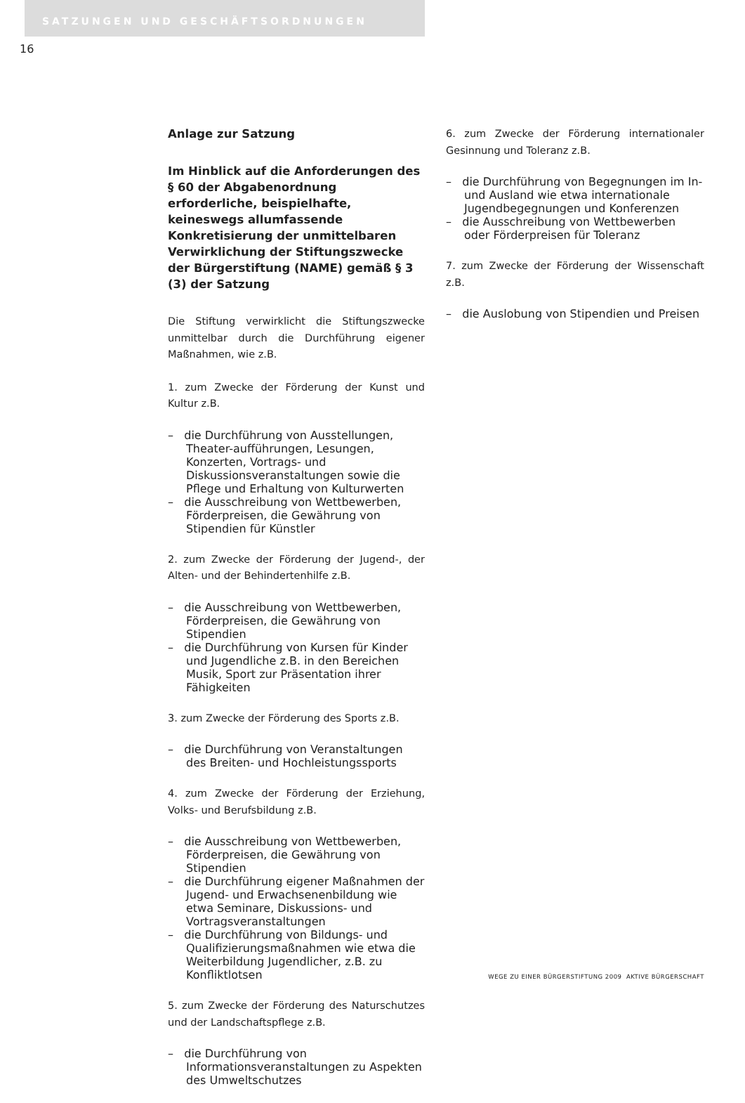SATZUNGEN UND GESCHÄFTSORDNUNGEN
16
Anlage zur Satzung
Im Hinblick auf die Anforderungen des § 60 der Abgabenordnung erforderliche, beispielhafte, keineswegs allumfassende Konkretisierung der unmittelbaren Verwirklichung der Stiftungszwecke der Bürgerstiftung (NAME) gemäß § 3 (3) der Satzung
Die Stiftung verwirklicht die Stiftungszwecke unmittelbar durch die Durchführung eigener Maßnahmen, wie z.B.
1. zum Zwecke der Förderung der Kunst und Kultur z.B.
– die Durchführung von Ausstellungen, Theater-aufführungen, Lesungen, Konzerten, Vortrags- und Diskussionsveranstaltungen sowie die Pflege und Erhaltung von Kulturwerten
– die Ausschreibung von Wettbewerben, Förderpreisen, die Gewährung von Stipendien für Künstler
2. zum Zwecke der Förderung der Jugend-, der Alten- und der Behindertenhilfe z.B.
– die Ausschreibung von Wettbewerben, Förderpreisen, die Gewährung von Stipendien
– die Durchführung von Kursen für Kinder und Jugendliche z.B. in den Bereichen Musik, Sport zur Präsentation ihrer Fähigkeiten
3. zum Zwecke der Förderung des Sports z.B.
– die Durchführung von Veranstaltungen des Breiten- und Hochleistungssports
4. zum Zwecke der Förderung der Erziehung, Volks- und Berufsbildung z.B.
– die Ausschreibung von Wettbewerben, Förderpreisen, die Gewährung von Stipendien
– die Durchführung eigener Maßnahmen der Jugend- und Erwachsenenbildung wie etwa Seminare, Diskussions- und Vortragsveranstaltungen
– die Durchführung von Bildungs- und Qualifizierungsmaßnahmen wie etwa die Weiterbildung Jugendlicher, z.B. zu Konfliktlotsen
5. zum Zwecke der Förderung des Naturschutzes und der Landschaftspflege z.B.
– die Durchführung von Informationsveranstaltungen zu Aspekten des Umweltschutzes
6. zum Zwecke der Förderung internationaler Gesinnung und Toleranz z.B.
– die Durchführung von Begegnungen im In- und Ausland wie etwa internationale Jugendbegegnungen und Konferenzen
– die Ausschreibung von Wettbewerben oder Förderpreisen für Toleranz
7. zum Zwecke der Förderung der Wissenschaft z.B.
– die Auslobung von Stipendien und Preisen
WEGE ZU EINER BÜRGERSTIFTUNG 2009 AKTIVE BÜRGERSCHAFT